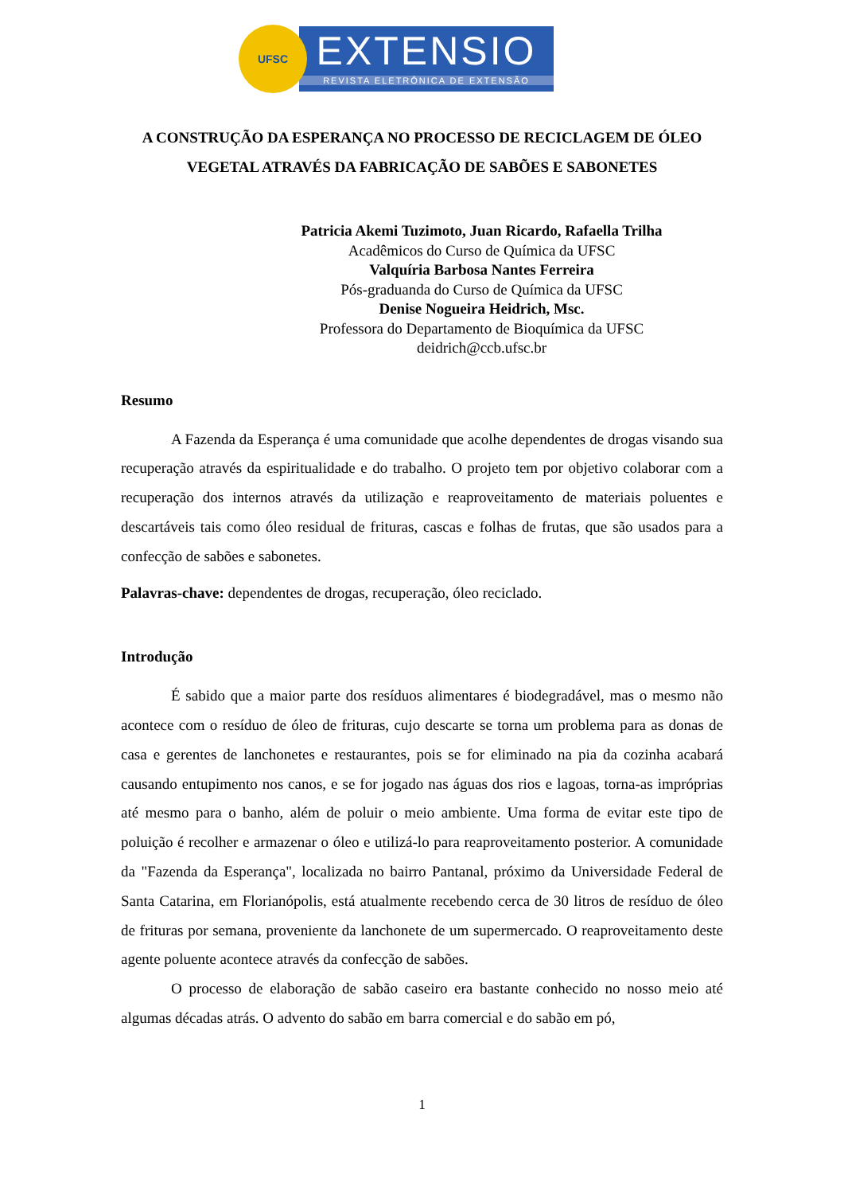UFSC
EXTENSIO
REVISTA ELETRÔNICA DE EXTENSÃO
A CONSTRUÇÃO DA ESPERANÇA NO PROCESSO DE RECICLAGEM DE ÓLEO VEGETAL ATRAVÉS DA FABRICAÇÃO DE SABÕES E SABONETES
Patricia Akemi Tuzimoto, Juan Ricardo, Rafaella Trilha
Acadêmicos do Curso de Química da UFSC
Valquíria Barbosa Nantes Ferreira
Pós-graduanda do Curso de Química da UFSC
Denise Nogueira Heidrich, Msc.
Professora do Departamento de Bioquímica da UFSC
deidrich@ccb.ufsc.br
Resumo
A Fazenda da Esperança é uma comunidade que acolhe dependentes de drogas visando sua recuperação através da espiritualidade e do trabalho. O projeto tem por objetivo colaborar com a recuperação dos internos através da utilização e reaproveitamento de materiais poluentes e descartáveis tais como óleo residual de frituras, cascas e folhas de frutas, que são usados para a confecção de sabões e sabonetes.
Palavras-chave: dependentes de drogas, recuperação, óleo reciclado.
Introdução
É sabido que a maior parte dos resíduos alimentares é biodegradável, mas o mesmo não acontece com o resíduo de óleo de frituras, cujo descarte se torna um problema para as donas de casa e gerentes de lanchonetes e restaurantes, pois se for eliminado na pia da cozinha acabará causando entupimento nos canos, e se for jogado nas águas dos rios e lagoas, torna-as impróprias até mesmo para o banho, além de poluir o meio ambiente. Uma forma de evitar este tipo de poluição é recolher e armazenar o óleo e utilizá-lo para reaproveitamento posterior. A comunidade da "Fazenda da Esperança", localizada no bairro Pantanal, próximo da Universidade Federal de Santa Catarina, em Florianópolis, está atualmente recebendo cerca de 30 litros de resíduo de óleo de frituras por semana, proveniente da lanchonete de um supermercado. O reaproveitamento deste agente poluente acontece através da confecção de sabões.
O processo de elaboração de sabão caseiro era bastante conhecido no nosso meio até algumas décadas atrás. O advento do sabão em barra comercial e do sabão em pó,
1